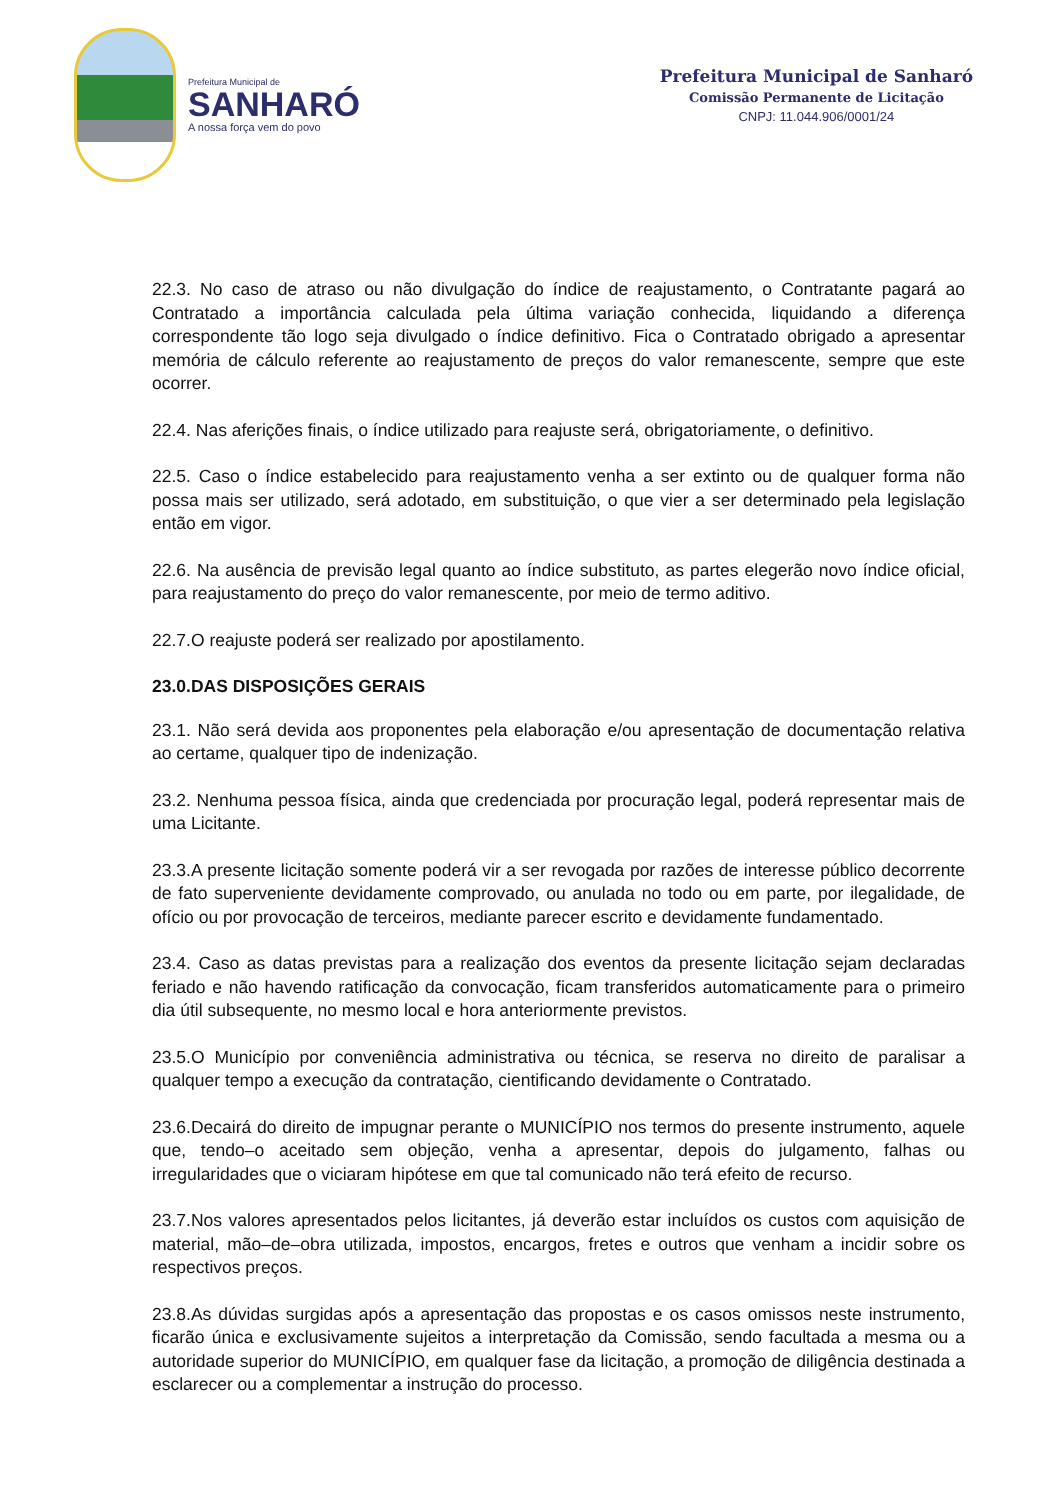Prefeitura Municipal de
SANHARÓ
A nossa força vem do povo
Prefeitura Municipal de Sanharó
Comissão Permanente de Licitação
CNPJ: 11.044.906/0001/24
22.3. No caso de atraso ou não divulgação do índice de reajustamento, o Contratante pagará ao Contratado a importância calculada pela última variação conhecida, liquidando a diferença correspondente tão logo seja divulgado o índice definitivo. Fica o Contratado obrigado a apresentar memória de cálculo referente ao reajustamento de preços do valor remanescente, sempre que este ocorrer.
22.4. Nas aferições finais, o índice utilizado para reajuste será, obrigatoriamente, o definitivo.
22.5. Caso o índice estabelecido para reajustamento venha a ser extinto ou de qualquer forma não possa mais ser utilizado, será adotado, em substituição, o que vier a ser determinado pela legislação então em vigor.
22.6. Na ausência de previsão legal quanto ao índice substituto, as partes elegerão novo índice oficial, para reajustamento do preço do valor remanescente, por meio de termo aditivo.
22.7.O reajuste poderá ser realizado por apostilamento.
23.0.DAS DISPOSIÇÕES GERAIS
23.1. Não será devida aos proponentes pela elaboração e/ou apresentação de documentação relativa ao certame, qualquer tipo de indenização.
23.2. Nenhuma pessoa física, ainda que credenciada por procuração legal, poderá representar mais de uma Licitante.
23.3.A presente licitação somente poderá vir a ser revogada por razões de interesse público decorrente de fato superveniente devidamente comprovado, ou anulada no todo ou em parte, por ilegalidade, de ofício ou por provocação de terceiros, mediante parecer escrito e devidamente fundamentado.
23.4. Caso as datas previstas para a realização dos eventos da presente licitação sejam declaradas feriado e não havendo ratificação da convocação, ficam transferidos automaticamente para o primeiro dia útil subsequente, no mesmo local e hora anteriormente previstos.
23.5.O Município por conveniência administrativa ou técnica, se reserva no direito de paralisar a qualquer tempo a execução da contratação, cientificando devidamente o Contratado.
23.6.Decairá do direito de impugnar perante o MUNICÍPIO nos termos do presente instrumento, aquele que, tendo–o aceitado sem objeção, venha a apresentar, depois do julgamento, falhas ou irregularidades que o viciaram hipótese em que tal comunicado não terá efeito de recurso.
23.7.Nos valores apresentados pelos licitantes, já deverão estar incluídos os custos com aquisição de material, mão–de–obra utilizada, impostos, encargos, fretes e outros que venham a incidir sobre os respectivos preços.
23.8.As dúvidas surgidas após a apresentação das propostas e os casos omissos neste instrumento, ficarão única e exclusivamente sujeitos a interpretação da Comissão, sendo facultada a mesma ou a autoridade superior do MUNICÍPIO, em qualquer fase da licitação, a promoção de diligência destinada a esclarecer ou a complementar a instrução do processo.